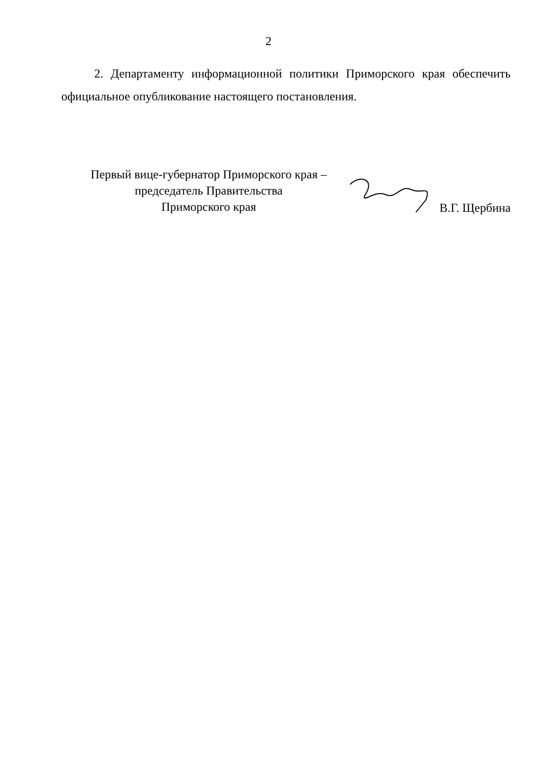2
2. Департаменту информационной политики Приморского края обеспечить официальное опубликование настоящего постановления.
Первый вице-губернатор Приморского края –
председатель Правительства
Приморского края
В.Г. Щербина